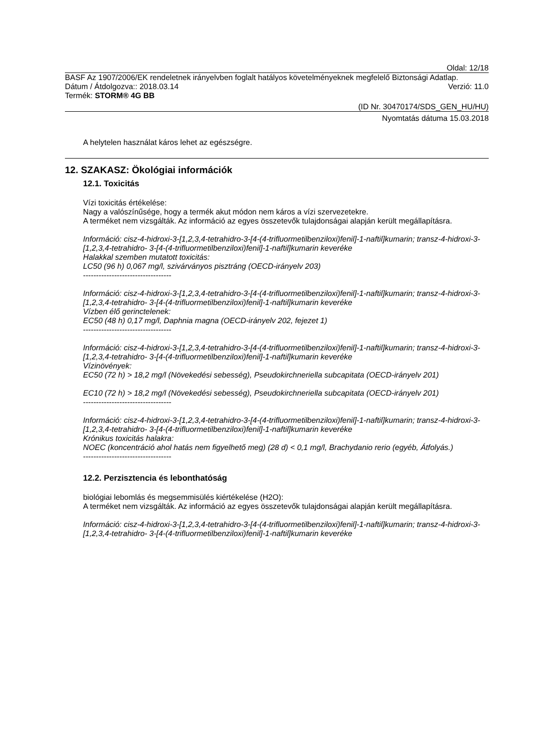Oldal: 12/18
BASF Az 1907/2006/EK rendeletnek irányelvben foglalt hatályos követelményeknek megfelelő Biztonsági Adatlap.
Dátum / Átdolgozva:: 2018.03.14 Verzió: 11.0
Termék: STORM® 4G BB
(ID Nr. 30470174/SDS_GEN_HU/HU)
Nyomtatás dátuma 15.03.2018
A helytelen használat káros lehet az egészségre.
12. SZAKASZ: Ökológiai információk
12.1. Toxicitás
Vízi toxicitás értékelése:
Nagy a valószínűsége, hogy a termék akut módon nem káros a vízi szervezetekre.
A terméket nem vizsgálták. Az információ az egyes összetevők tulajdonságai alapján került megállapításra.
Információ: cisz-4-hidroxi-3-[1,2,3,4-tetrahidro-3-[4-(4-trifluormetilbenziloxi)fenil]-1-naftil]kumarin; transz-4-hidroxi-3-[1,2,3,4-tetrahidro- 3-[4-(4-trifluormetilbenziloxi)fenil]-1-naftil]kumarin keveréke
Halakkal szemben mutatott toxicitás:
LC50 (96 h) 0,067 mg/l, szivárványos pisztráng (OECD-irányelv 203)
----------------------------------
Információ: cisz-4-hidroxi-3-[1,2,3,4-tetrahidro-3-[4-(4-trifluormetilbenziloxi)fenil]-1-naftil]kumarin; transz-4-hidroxi-3-[1,2,3,4-tetrahidro- 3-[4-(4-trifluormetilbenziloxi)fenil]-1-naftil]kumarin keveréke
Vízben élő gerinctelenek:
EC50 (48 h) 0,17 mg/l, Daphnia magna (OECD-irányelv 202, fejezet 1)
----------------------------------
Információ: cisz-4-hidroxi-3-[1,2,3,4-tetrahidro-3-[4-(4-trifluormetilbenziloxi)fenil]-1-naftil]kumarin; transz-4-hidroxi-3-[1,2,3,4-tetrahidro- 3-[4-(4-trifluormetilbenziloxi)fenil]-1-naftil]kumarin keveréke
Vízinövények:
EC50 (72 h) > 18,2 mg/l (Növekedési sebesség), Pseudokirchneriella subcapitata (OECD-irányelv 201)
EC10 (72 h) > 18,2 mg/l (Növekedési sebesség), Pseudokirchneriella subcapitata (OECD-irányelv 201)
----------------------------------
Információ: cisz-4-hidroxi-3-[1,2,3,4-tetrahidro-3-[4-(4-trifluormetilbenziloxi)fenil]-1-naftil]kumarin; transz-4-hidroxi-3-[1,2,3,4-tetrahidro- 3-[4-(4-trifluormetilbenziloxi)fenil]-1-naftil]kumarin keveréke
Krónikus toxicitás halakra:
NOEC (koncentráció ahol hatás nem figyelhető meg) (28 d) < 0,1 mg/l, Brachydanio rerio (egyéb, Átfolyás.)
----------------------------------
12.2. Perzisztencia és lebonthatóság
biológiai lebomlás és megsemmisülés kiértékelése (H2O):
A terméket nem vizsgálták. Az információ az egyes összetevők tulajdonságai alapján került megállapításra.
Információ: cisz-4-hidroxi-3-[1,2,3,4-tetrahidro-3-[4-(4-trifluormetilbenziloxi)fenil]-1-naftil]kumarin; transz-4-hidroxi-3-[1,2,3,4-tetrahidro- 3-[4-(4-trifluormetilbenziloxi)fenil]-1-naftil]kumarin keveréke